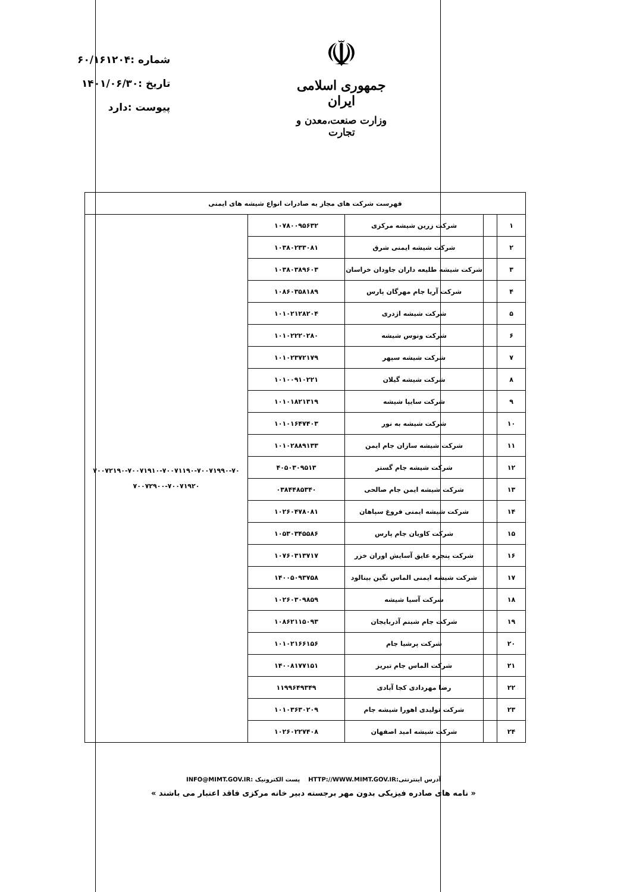شماره :۶۰/۱۶۱۲۰۴
تاریخ :۱۴۰۱/۰۶/۳۰
پیوست :دارد
☫
جمهوری اسلامی ایران
وزارت صنعت،معدن و تجارت
| فهرست شرکت های مجاز به صادرات انواع شیشه های ایمنی | | | | |
| --- | --- | --- | --- | --- |
| ۱ | | شرکت زرین شیشه مرکزی | ۱۰۷۸۰۰۹۵۶۳۲ | ۷۰۰۷۲۱۹۰-۷۰۰۷۱۹۱۰-۷۰۰۷۱۱۹۰-۷۰۰۷۱۹۹۰-۷۰ ۷۰۰۷۲۹۰۰-۷۰۰۷۱۹۲۰ |
| ۲ | | شرکت شیشه ایمنی شرق | ۱۰۳۸۰۲۳۳۰۸۱ | |
| ۳ | | شرکت شیشه طلیعه داران جاودان خراسان | ۱۰۳۸۰۳۸۹۶۰۳ | |
| ۴ | | شرکت آریا جام مهرگان پارس | ۱۰۸۶۰۳۵۸۱۸۹ | |
| ۵ | | شرکت شیشه اژدری | ۱۰۱۰۲۱۲۸۲۰۴ | |
| ۶ | | شرکت ونوس شیشه | ۱۰۱۰۲۲۲۰۲۸۰ | |
| ۷ | | شرکت شیشه سپهر | ۱۰۱۰۲۳۷۲۱۷۹ | |
| ۸ | | شرکت شیشه گیلان | ۱۰۱۰۰۹۱۰۲۲۱ | |
| ۹ | | شرکت سایپا شیشه | ۱۰۱۰۱۸۲۱۳۱۹ | |
| ۱۰ | | شرکت شیشه به نور | ۱۰۱۰۱۶۴۷۴۰۳ | |
| ۱۱ | | شرکت شیشه سازان جام ایمن | ۱۰۱۰۲۸۸۹۱۳۳ | |
| ۱۲ | | شرکت شیشه جام گستر | ۴۰۵۰۳۰۹۵۱۳ | |
| ۱۳ | | شرکت شیشه ایمن جام صالحی | ۰۳۸۴۴۸۵۳۴۰ | |
| ۱۴ | | شرکت شیشه ایمنی فروغ سپاهان | ۱۰۲۶۰۴۷۸۰۸۱ | |
| ۱۵ | | شرکت کاویان جام پارس | ۱۰۵۳۰۳۴۵۵۸۶ | |
| ۱۶ | | شرکت پنجره عایق آسایش اوران خزر | ۱۰۷۶۰۳۱۳۷۱۷ | |
| ۱۷ | | شرکت شیشه ایمنی الماس نگین بینالود | ۱۴۰۰۵۰۹۳۷۵۸ | |
| ۱۸ | | شرکت آسیا شیشه | ۱۰۲۶۰۳۰۹۸۵۹ | |
| ۱۹ | | شرکت جام شبنم آذربایجان | ۱۰۸۶۲۱۱۵۰۹۳ | |
| ۲۰ | | شرکت پرشیا جام | ۱۰۱۰۲۱۶۶۱۵۶ | |
| ۲۱ | | شرکت الماس جام تبریز | ۱۴۰۰۸۱۷۷۱۵۱ | |
| ۲۲ | | رضا مهردادی کجا آبادی | ۱۱۹۹۶۴۹۳۴۹ | |
| ۲۳ | | شرکت تولیدی اهورا شیشه جام | ۱۰۱۰۳۶۳۰۲۰۹ | |
| ۲۴ | | شرکت شیشه امید اصفهان | ۱۰۲۶۰۲۲۷۴۰۸ | |
آدرس اینترنتی:HTTP://WWW.MIMT.GOV.IR پست الکترونیک :INFO@MIMT.GOV.IR
« نامه های صادره فیزیکی بدون مهر برجسته دبیر خانه مرکزی فاقد اعتبار می باشند »